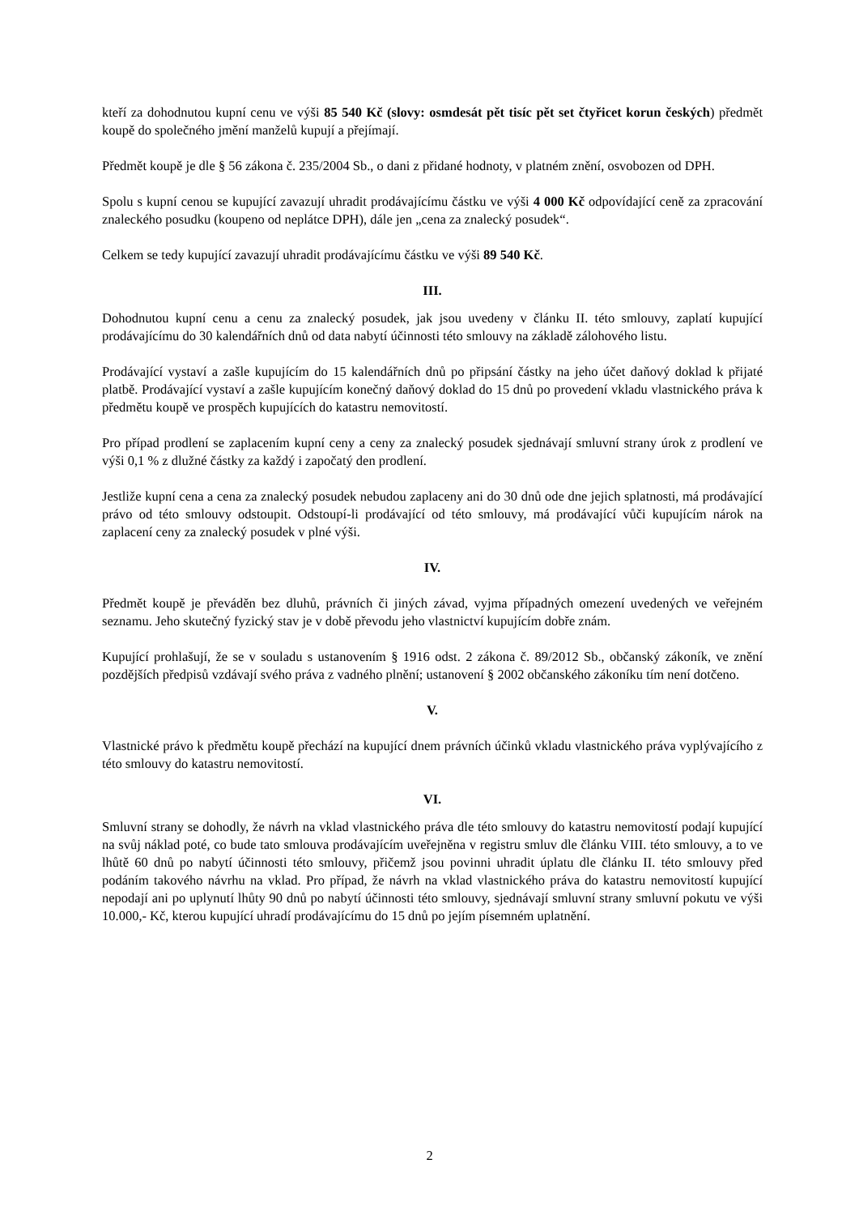kteří za dohodnutou kupní cenu ve výši 85 540 Kč (slovy: osmdesát pět tisíc pět set čtyřicet korun českých) předmět koupě do společného jmění manželů kupují a přejímají.
Předmět koupě je dle § 56 zákona č. 235/2004 Sb., o dani z přidané hodnoty, v platném znění, osvobozen od DPH.
Spolu s kupní cenou se kupující zavazují uhradit prodávajícímu částku ve výši 4 000 Kč odpovídající ceně za zpracování znaleckého posudku (koupeno od neplátce DPH), dále jen „cena za znalecký posudek“.
Celkem se tedy kupující zavazují uhradit prodávajícímu částku ve výši 89 540 Kč.
III.
Dohodnutou kupní cenu a cenu za znalecký posudek, jak jsou uvedeny v článku II. této smlouvy, zaplatí kupující prodávajícímu do 30 kalendářních dnů od data nabytí účinnosti této smlouvy na základě zálohového listu.
Prodávající vystaví a zašle kupujícím do 15 kalendářních dnů po připsání částky na jeho účet daňový doklad k přijaté platbě. Prodávající vystaví a zašle kupujícím konečný daňový doklad do 15 dnů po provedení vkladu vlastnického práva k předmětu koupě ve prospěch kupujících do katastru nemovitostí.
Pro případ prodlení se zaplacením kupní ceny a ceny za znalecký posudek sjednávají smluvní strany úrok z prodlení ve výši 0,1 % z dlužné částky za každý i započatý den prodlení.
Jestliže kupní cena a cena za znalecký posudek nebudou zaplaceny ani do 30 dnů ode dne jejich splatnosti, má prodávající právo od této smlouvy odstoupit. Odstoupí-li prodávající od této smlouvy, má prodávající vůči kupujícím nárok na zaplacení ceny za znalecký posudek v plné výši.
IV.
Předmět koupě je převáděn bez dluhů, právních či jiných závad, vyjma případných omezení uvedených ve veřejném seznamu. Jeho skutečný fyzický stav je v době převodu jeho vlastnictví kupujícím dobře znám.
Kupující prohlašují, že se v souladu s ustanovením § 1916 odst. 2 zákona č. 89/2012 Sb., občanský zákoník, ve znění pozdějších předpisů vzdávají svého práva z vadného plnění; ustanovení § 2002 občanského zákoníku tím není dotčeno.
V.
Vlastnické právo k předmětu koupě přechází na kupující dnem právních účinků vkladu vlastnického práva vyplývajícího z této smlouvy do katastru nemovitostí.
VI.
Smluvní strany se dohodly, že návrh na vklad vlastnického práva dle této smlouvy do katastru nemovitostí podají kupující na svůj náklad poté, co bude tato smlouva prodávajícím uveřejněna v registru smluv dle článku VIII. této smlouvy, a to ve lhůtě 60 dnů po nabytí účinnosti této smlouvy, přičemž jsou povinni uhradit úplatu dle článku II. této smlouvy před podáním takového návrhu na vklad. Pro případ, že návrh na vklad vlastnického práva do katastru nemovitostí kupující nepodají ani po uplynutí lhůty 90 dnů po nabytí účinnosti této smlouvy, sjednávají smluvní strany smluvní pokutu ve výši 10.000,- Kč, kterou kupující uhradí prodávajícímu do 15 dnů po jejím písemném uplatnění.
2